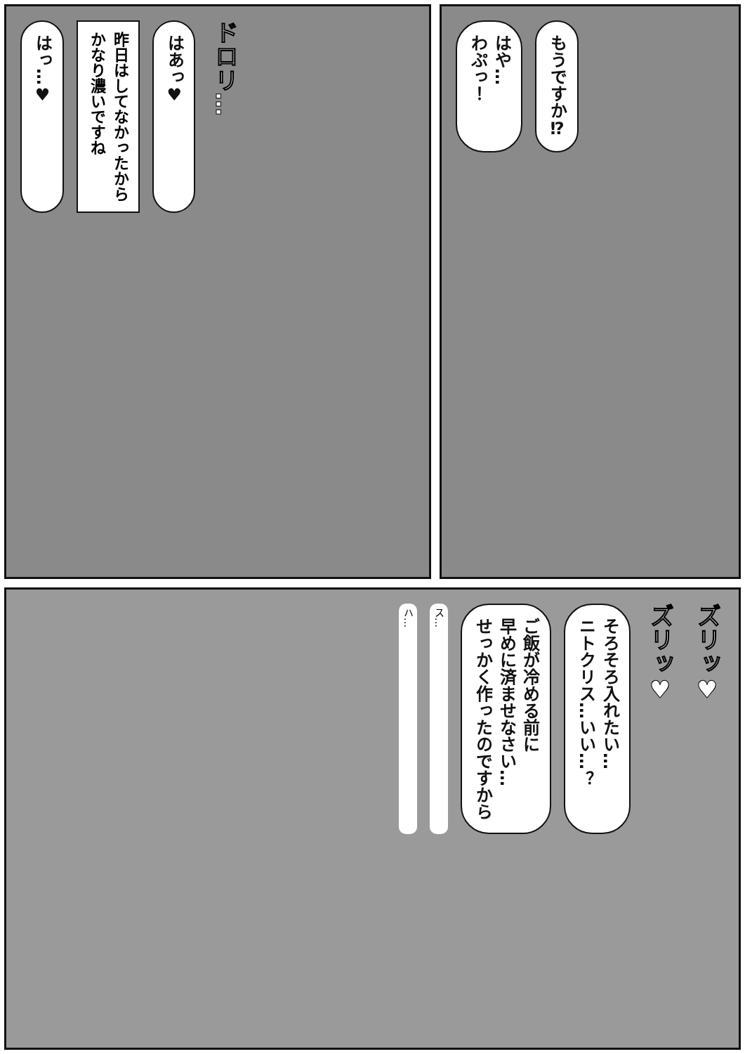はっ…♥
昨日はしてなかったから
かなり濃いですね
はあっ♥
ドロリ…
はや…
わぷっ！
もうですか⁉
ハ…
ス…
ご飯が冷める前に
早めに済ませなさい…
せっかく作ったのですから
そろそろ入れたい…
ニトクリス…いい…？
ズリッ♥
ズリッ♥